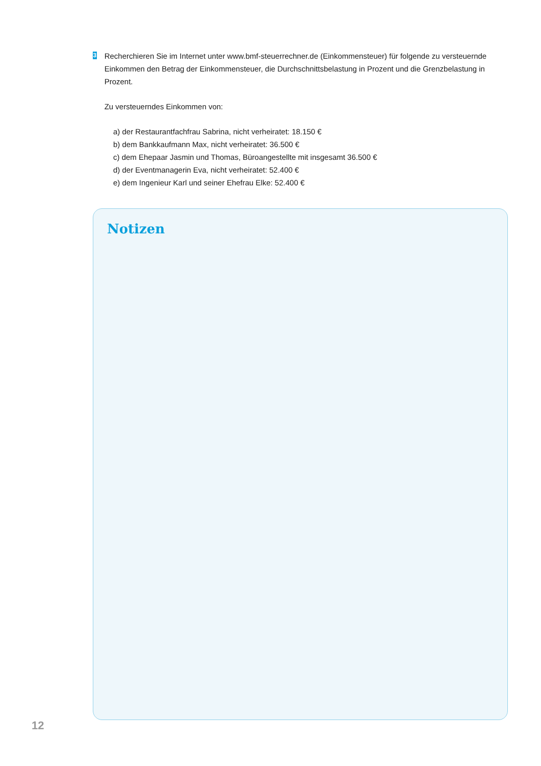3
Recherchieren Sie im Internet unter www.bmf-steuerrechner.de (Einkommensteuer) für folgende zu versteuernde Einkommen den Betrag der Einkommensteuer, die Durchschnittsbelastung in Prozent und die Grenzbelastung in Prozent.
Zu versteuerndes Einkommen von:
a) der Restaurantfachfrau Sabrina, nicht verheiratet: 18.150 €
b) dem Bankkaufmann Max, nicht verheiratet: 36.500 €
c) dem Ehepaar Jasmin und Thomas, Büroangestellte mit insgesamt 36.500 €
d) der Eventmanagerin Eva, nicht verheiratet: 52.400 €
e) dem Ingenieur Karl und seiner Ehefrau Elke: 52.400 €
Notizen
12